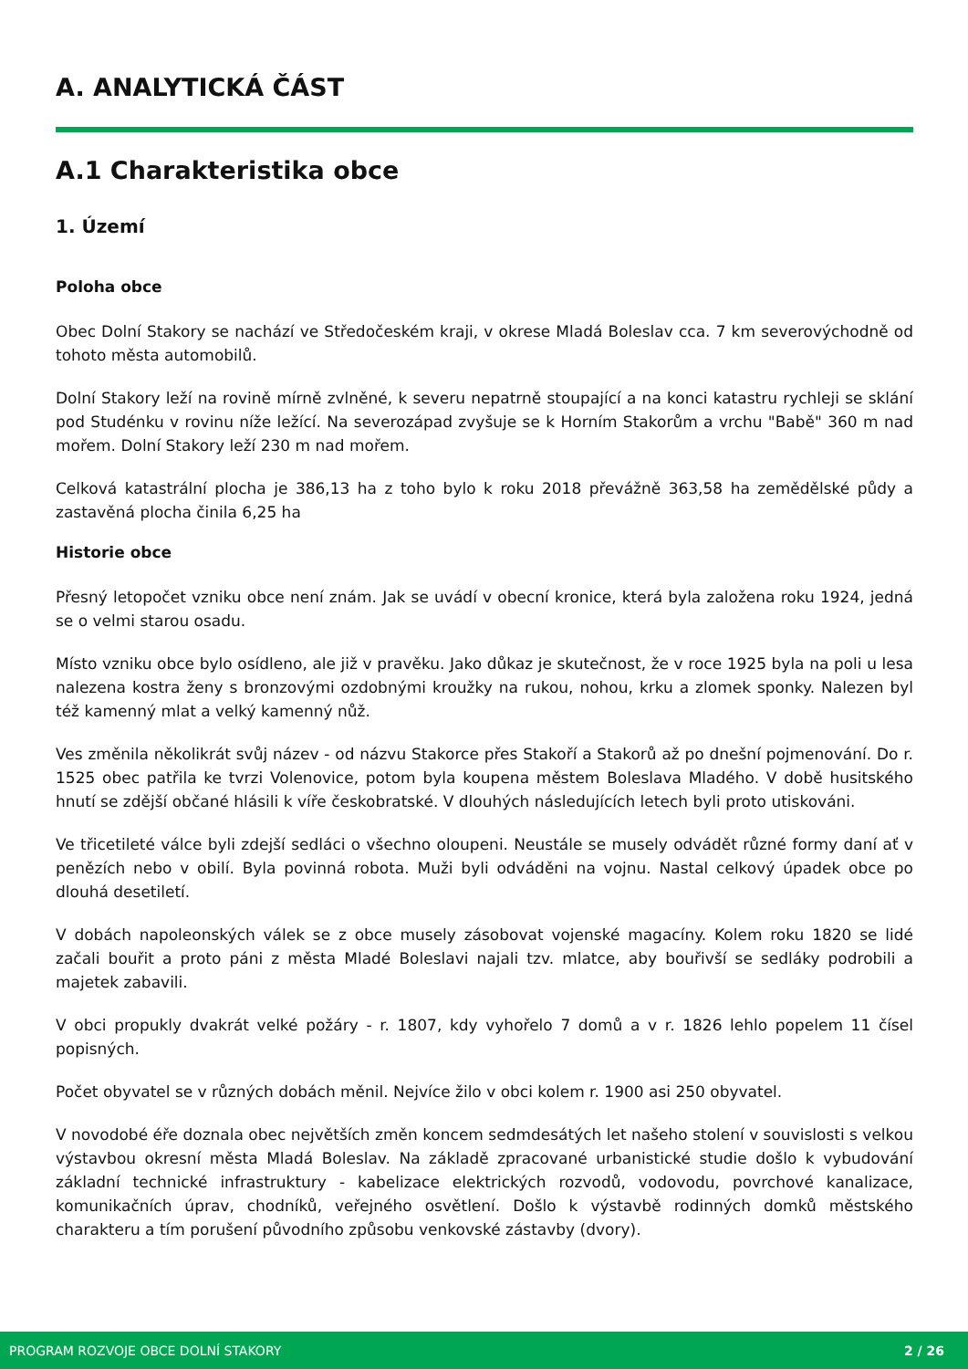A. ANALYTICKÁ ČÁST
A.1 Charakteristika obce
1. Území
Poloha obce
Obec Dolní Stakory se nachází ve Středočeském kraji, v okrese Mladá Boleslav cca. 7 km severovýchodně od tohoto města automobilů.
Dolní Stakory leží na rovině mírně zvlněné, k severu nepatrně stoupající a na konci katastru rychleji se sklání pod Studénku v rovinu níže ležící. Na severozápad zvyšuje se k Horním Stakorům a vrchu "Babě" 360 m nad mořem. Dolní Stakory leží 230 m nad mořem.
Celková katastrální plocha je 386,13 ha z toho bylo k roku 2018 převážně 363,58 ha zemědělské půdy a zastavěná plocha činila 6,25 ha
Historie obce
Přesný letopočet vzniku obce není znám. Jak se uvádí v obecní kronice, která byla založena roku 1924, jedná se o velmi starou osadu.
Místo vzniku obce bylo osídleno, ale již v pravěku. Jako důkaz je skutečnost, že v roce 1925 byla na poli u lesa nalezena kostra ženy s bronzovými ozdobnými kroužky na rukou, nohou, krku a zlomek sponky. Nalezen byl též kamenný mlat a velký kamenný nůž.
Ves změnila několikrát svůj název - od názvu Stakorce přes Stakoří a Stakorů až po dnešní pojmenování. Do r. 1525 obec patřila ke tvrzi Volenovice, potom byla koupena městem Boleslava Mladého. V době husitského hnutí se zdější občané hlásili k víře českobratské. V dlouhých následujících letech byli proto utiskováni.
Ve třicetileté válce byli zdejší sedláci o všechno oloupeni. Neustále se musely odvádět různé formy daní ať v penězích nebo v obilí. Byla povinná robota. Muži byli odváděni na vojnu. Nastal celkový úpadek obce po dlouhá desetiletí.
V dobách napoleonských válek se z obce musely zásobovat vojenské magacíny. Kolem roku 1820 se lidé začali bouřit a proto páni z města Mladé Boleslavi najali tzv. mlatce, aby bouřivší se sedláky podrobili a majetek zabavili.
V obci propukly dvakrát velké požáry - r. 1807, kdy vyhořelo 7 domů a v r. 1826 lehlo popelem 11 čísel popisných.
Počet obyvatel se v různých dobách měnil. Nejvíce žilo v obci kolem r. 1900 asi 250 obyvatel.
V novodobé éře doznala obec největších změn koncem sedmdesátých let našeho stolení v souvislosti s velkou výstavbou okresní města Mladá Boleslav. Na základě zpracované urbanistické studie došlo k vybudování základní technické infrastruktury - kabelizace elektrických rozvodů, vodovodu, povrchové kanalizace, komunikačních úprav, chodníků, veřejného osvětlení. Došlo k výstavbě rodinných domků městského charakteru a tím porušení původního způsobu venkovské zástavby (dvory).
PROGRAM ROZVOJE OBCE DOLNÍ STAKORY 2 / 26